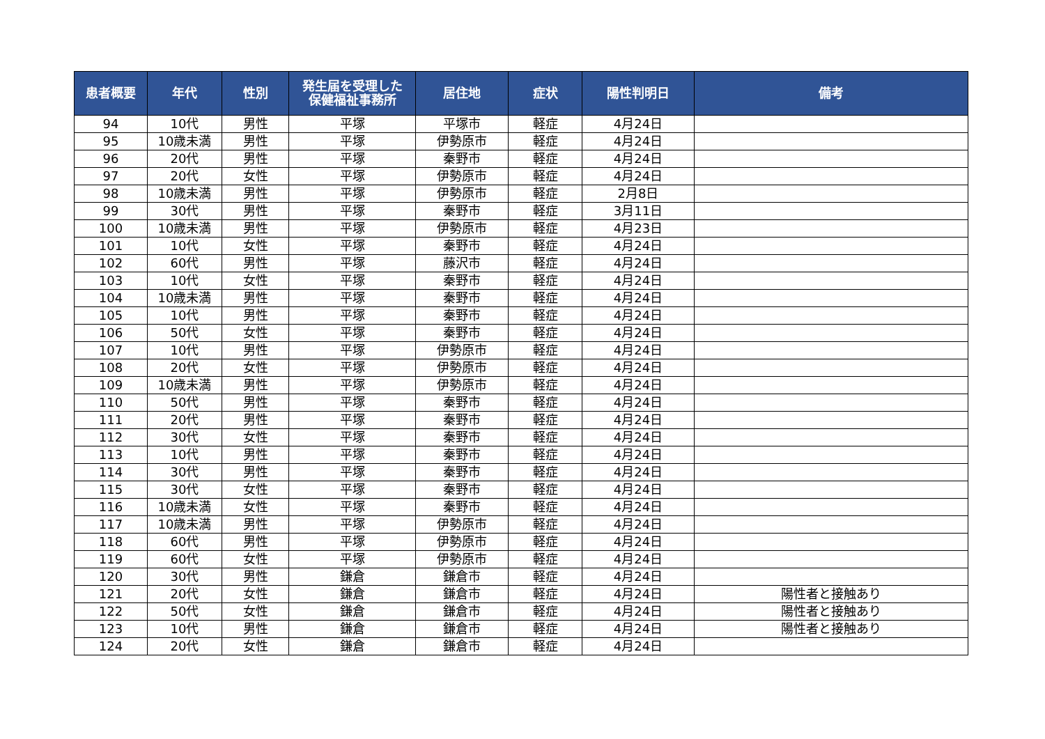| 患者概要 | 年代 | 性別 | 発生届を受理した 保健福祉事務所 | 居住地 | 症状 | 陽性判明日 | 備考 |
| --- | --- | --- | --- | --- | --- | --- | --- |
| 94 | 10代 | 男性 | 平塚 | 平塚市 | 軽症 | 4月24日 | |
| 95 | 10歳未満 | 男性 | 平塚 | 伊勢原市 | 軽症 | 4月24日 | |
| 96 | 20代 | 男性 | 平塚 | 秦野市 | 軽症 | 4月24日 | |
| 97 | 20代 | 女性 | 平塚 | 伊勢原市 | 軽症 | 4月24日 | |
| 98 | 10歳未満 | 男性 | 平塚 | 伊勢原市 | 軽症 | 2月8日 | |
| 99 | 30代 | 男性 | 平塚 | 秦野市 | 軽症 | 3月11日 | |
| 100 | 10歳未満 | 男性 | 平塚 | 伊勢原市 | 軽症 | 4月23日 | |
| 101 | 10代 | 女性 | 平塚 | 秦野市 | 軽症 | 4月24日 | |
| 102 | 60代 | 男性 | 平塚 | 藤沢市 | 軽症 | 4月24日 | |
| 103 | 10代 | 女性 | 平塚 | 秦野市 | 軽症 | 4月24日 | |
| 104 | 10歳未満 | 男性 | 平塚 | 秦野市 | 軽症 | 4月24日 | |
| 105 | 10代 | 男性 | 平塚 | 秦野市 | 軽症 | 4月24日 | |
| 106 | 50代 | 女性 | 平塚 | 秦野市 | 軽症 | 4月24日 | |
| 107 | 10代 | 男性 | 平塚 | 伊勢原市 | 軽症 | 4月24日 | |
| 108 | 20代 | 女性 | 平塚 | 伊勢原市 | 軽症 | 4月24日 | |
| 109 | 10歳未満 | 男性 | 平塚 | 伊勢原市 | 軽症 | 4月24日 | |
| 110 | 50代 | 男性 | 平塚 | 秦野市 | 軽症 | 4月24日 | |
| 111 | 20代 | 男性 | 平塚 | 秦野市 | 軽症 | 4月24日 | |
| 112 | 30代 | 女性 | 平塚 | 秦野市 | 軽症 | 4月24日 | |
| 113 | 10代 | 男性 | 平塚 | 秦野市 | 軽症 | 4月24日 | |
| 114 | 30代 | 男性 | 平塚 | 秦野市 | 軽症 | 4月24日 | |
| 115 | 30代 | 女性 | 平塚 | 秦野市 | 軽症 | 4月24日 | |
| 116 | 10歳未満 | 女性 | 平塚 | 秦野市 | 軽症 | 4月24日 | |
| 117 | 10歳未満 | 男性 | 平塚 | 伊勢原市 | 軽症 | 4月24日 | |
| 118 | 60代 | 男性 | 平塚 | 伊勢原市 | 軽症 | 4月24日 | |
| 119 | 60代 | 女性 | 平塚 | 伊勢原市 | 軽症 | 4月24日 | |
| 120 | 30代 | 男性 | 鎌倉 | 鎌倉市 | 軽症 | 4月24日 | |
| 121 | 20代 | 女性 | 鎌倉 | 鎌倉市 | 軽症 | 4月24日 | 陽性者と接触あり |
| 122 | 50代 | 女性 | 鎌倉 | 鎌倉市 | 軽症 | 4月24日 | 陽性者と接触あり |
| 123 | 10代 | 男性 | 鎌倉 | 鎌倉市 | 軽症 | 4月24日 | 陽性者と接触あり |
| 124 | 20代 | 女性 | 鎌倉 | 鎌倉市 | 軽症 | 4月24日 | |